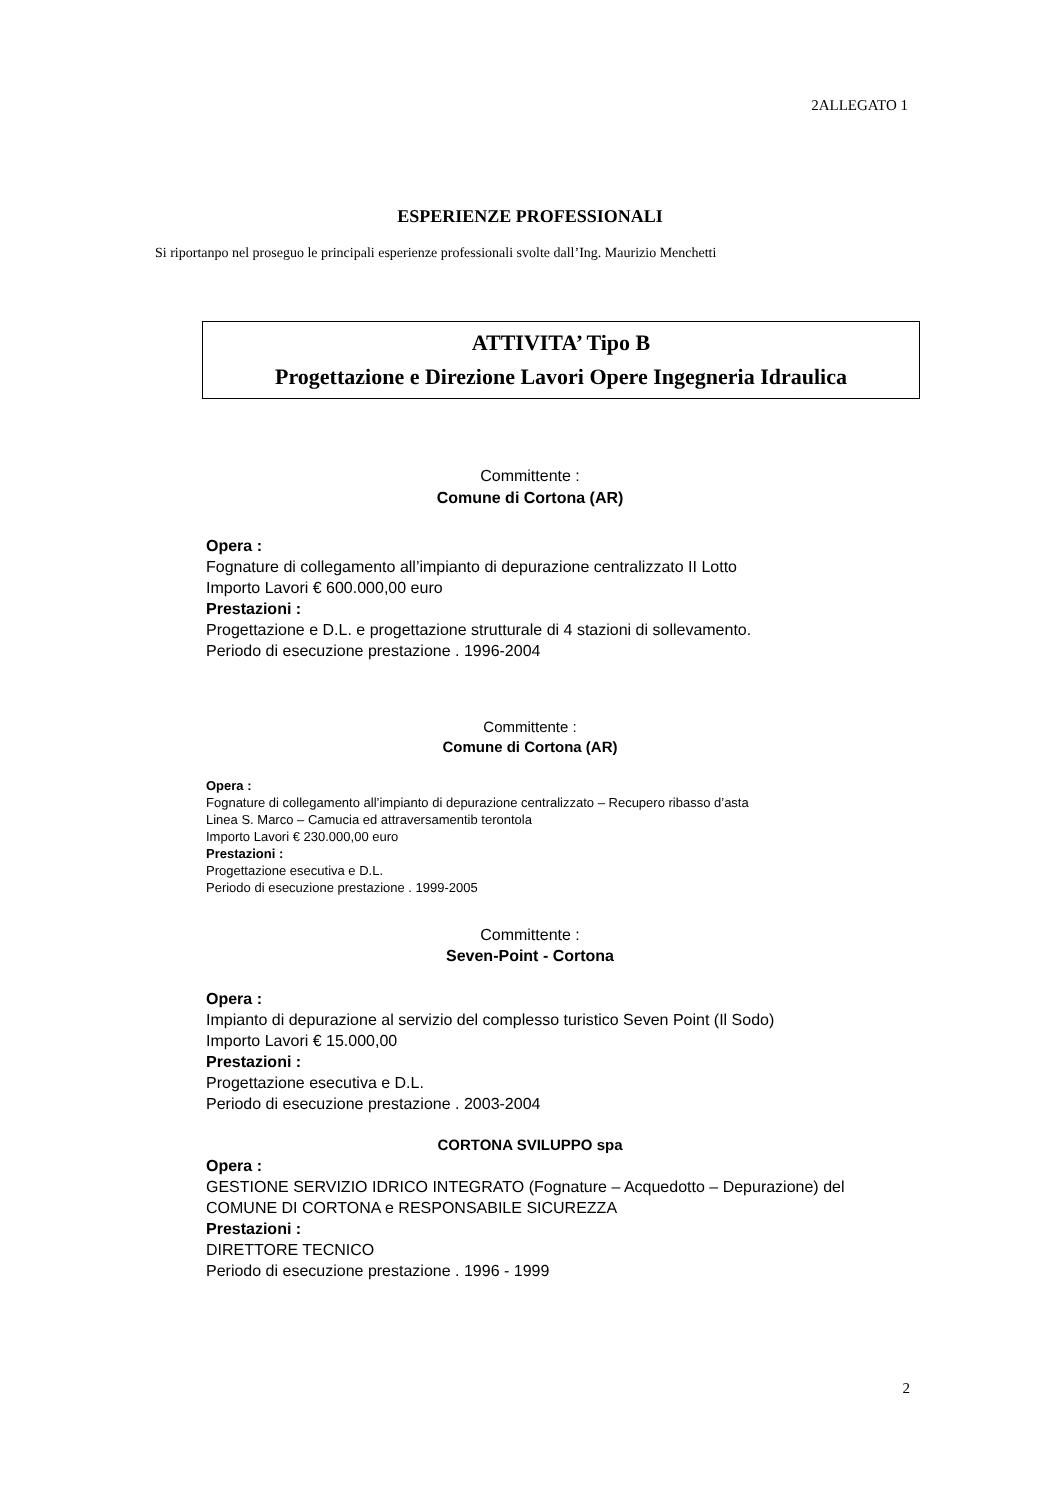2ALLEGATO 1
ESPERIENZE PROFESSIONALI
Si riportanpo nel proseguo le principali esperienze professionali svolte dall’Ing. Maurizio Menchetti
ATTIVITA’ Tipo B
Progettazione e Direzione Lavori Opere Ingegneria Idraulica
Committente :
Comune di Cortona (AR)
Opera :
Fognature di collegamento all’impianto di depurazione centralizzato II Lotto
Importo Lavori € 600.000,00 euro
Prestazioni :
Progettazione e D.L. e progettazione strutturale di 4 stazioni di sollevamento.
Periodo di esecuzione prestazione . 1996-2004
Committente :
Comune di Cortona (AR)
Opera :
Fognature di collegamento all’impianto di depurazione centralizzato – Recupero ribasso d’asta
Linea S. Marco – Camucia ed attraversamentib terontola
Importo Lavori € 230.000,00 euro
Prestazioni :
Progettazione esecutiva e D.L.
Periodo di esecuzione prestazione . 1999-2005
Committente :
Seven-Point - Cortona
Opera :
Impianto di depurazione al servizio del complesso turistico Seven Point (Il Sodo)
Importo Lavori € 15.000,00
Prestazioni :
Progettazione esecutiva e D.L.
Periodo di esecuzione prestazione . 2003-2004
CORTONA SVILUPPO spa
Opera :
GESTIONE SERVIZIO IDRICO INTEGRATO (Fognature – Acquedotto – Depurazione) del
COMUNE DI CORTONA e RESPONSABILE SICUREZZA
Prestazioni :
DIRETTORE TECNICO
Periodo di esecuzione prestazione . 1996 - 1999
2